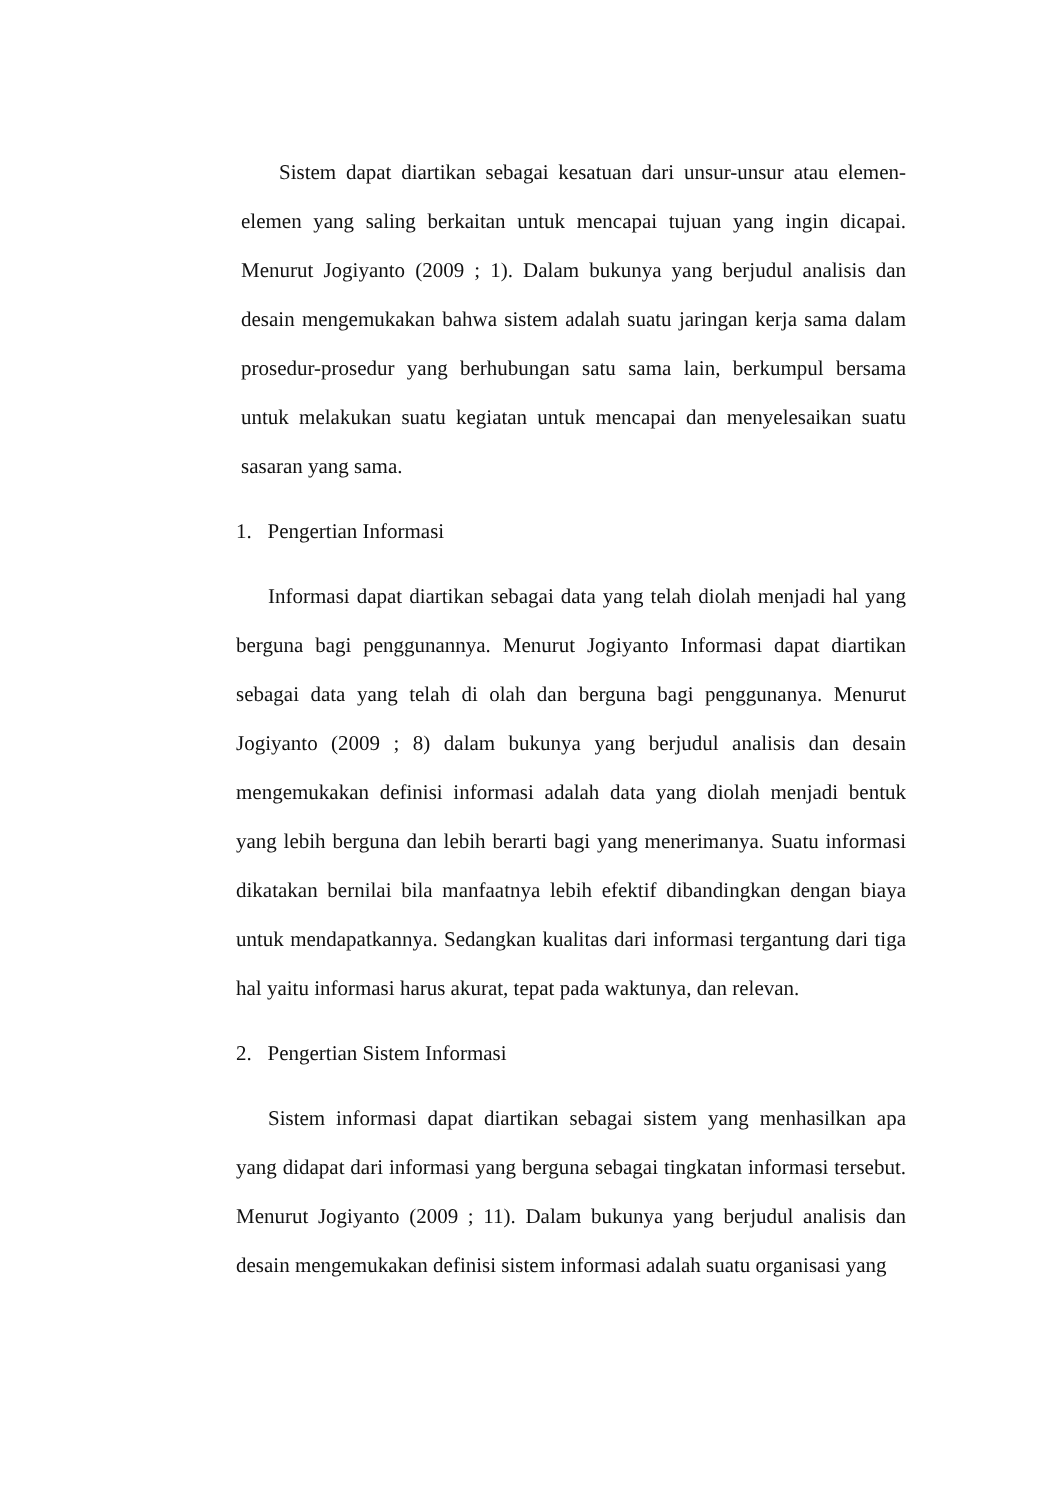Sistem dapat diartikan sebagai kesatuan dari unsur-unsur atau elemen-elemen yang saling berkaitan untuk mencapai tujuan yang ingin dicapai. Menurut Jogiyanto (2009 ; 1). Dalam bukunya yang berjudul analisis dan desain mengemukakan bahwa sistem adalah suatu jaringan kerja sama dalam prosedur-prosedur yang berhubungan satu sama lain, berkumpul bersama untuk melakukan suatu kegiatan untuk mencapai dan menyelesaikan suatu sasaran yang sama.
1. Pengertian Informasi
Informasi dapat diartikan sebagai data yang telah diolah menjadi hal yang berguna bagi penggunannya. Menurut Jogiyanto Informasi dapat diartikan sebagai data yang telah di olah dan berguna bagi penggunanya. Menurut Jogiyanto (2009 ; 8) dalam bukunya yang berjudul analisis dan desain mengemukakan definisi informasi adalah data yang diolah menjadi bentuk yang lebih berguna dan lebih berarti bagi yang menerimanya. Suatu informasi dikatakan bernilai bila manfaatnya lebih efektif dibandingkan dengan biaya untuk mendapatkannya. Sedangkan kualitas dari informasi tergantung dari tiga hal yaitu informasi harus akurat, tepat pada waktunya, dan relevan.
2. Pengertian Sistem Informasi
Sistem informasi dapat diartikan sebagai sistem yang menhasilkan apa yang didapat dari informasi yang berguna sebagai tingkatan informasi tersebut. Menurut Jogiyanto (2009 ; 11). Dalam bukunya yang berjudul analisis dan desain mengemukakan definisi sistem informasi adalah suatu organisasi yang